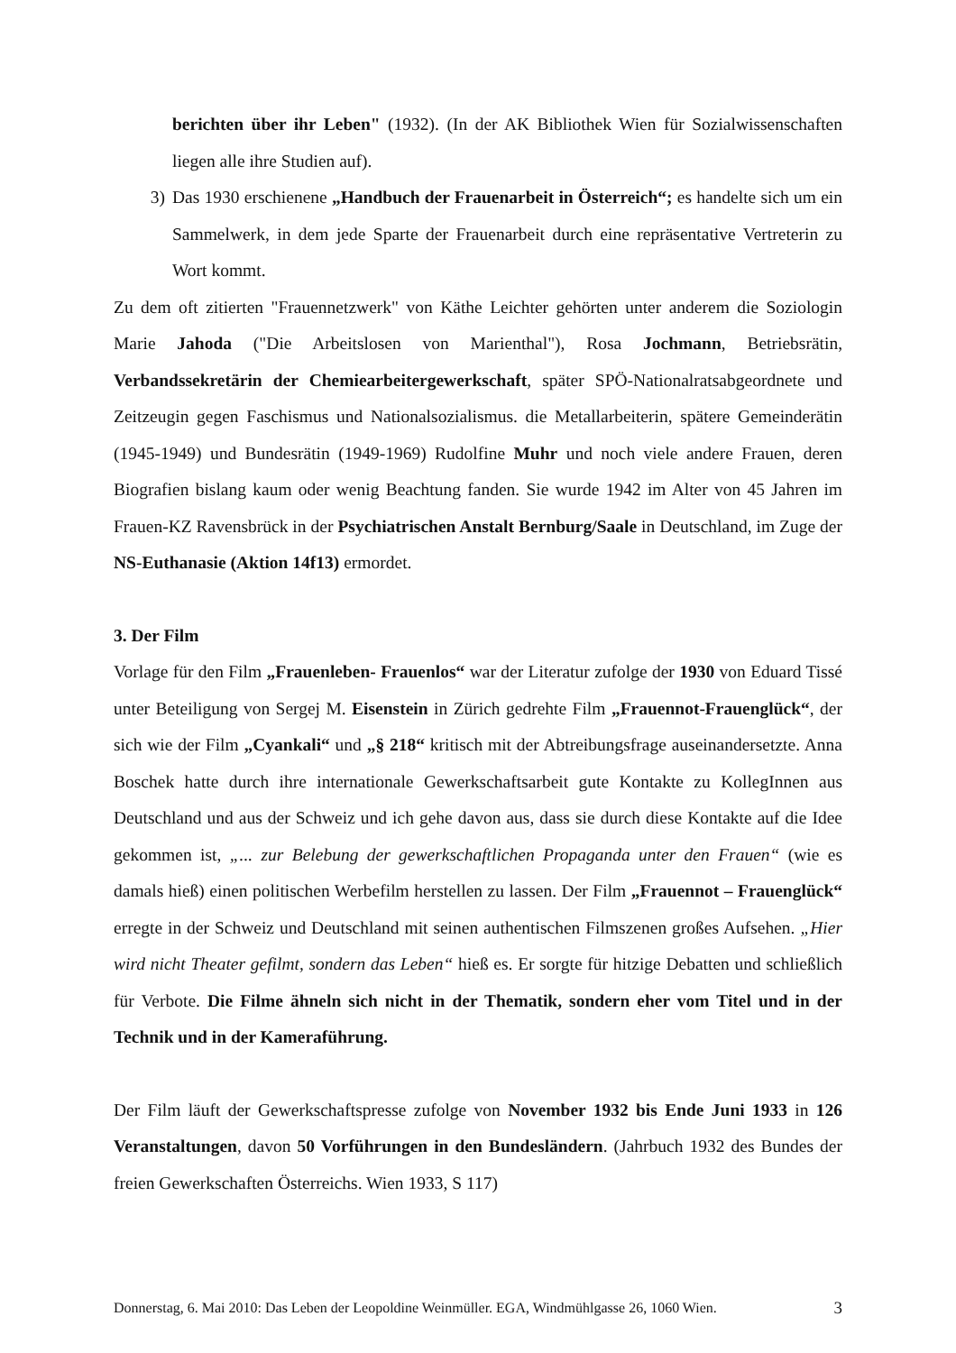berichten über ihr Leben" (1932). (In der AK Bibliothek Wien für Sozialwissenschaften liegen alle ihre Studien auf).
3) Das 1930 erschienene „Handbuch der Frauenarbeit in Österreich“; es handelte sich um ein Sammelwerk, in dem jede Sparte der Frauenarbeit durch eine repräsentative Vertreterin zu Wort kommt.
Zu dem oft zitierten "Frauennetzwerk" von Käthe Leichter gehörten unter anderem die Soziologin Marie Jahoda ("Die Arbeitslosen von Marienthal"), Rosa Jochmann, Betriebsrätin, Verbandssekretärin der Chemiearbeitergewerkschaft, später SPÖ-Nationalratsabgeordnete und Zeitzeugin gegen Faschismus und Nationalsozialismus. die Metallarbeiterin, spätere Gemeinderätin (1945-1949) und Bundesrätin (1949-1969) Rudolfine Muhr und noch viele andere Frauen, deren Biografien bislang kaum oder wenig Beachtung fanden. Sie wurde 1942 im Alter von 45 Jahren im Frauen-KZ Ravensbrück in der Psychiatrischen Anstalt Bernburg/Saale in Deutschland, im Zuge der NS-Euthanasie (Aktion 14f13) ermordet.
3. Der Film
Vorlage für den Film „Frauenleben- Frauenlos“ war der Literatur zufolge der 1930 von Eduard Tissé unter Beteiligung von Sergej M. Eisenstein in Zürich gedrehte Film „Frauennot-Frauenglück“, der sich wie der Film „Cyankali“ und „§ 218“ kritisch mit der Abtreibungsfrage auseinandersetzte. Anna Boschek hatte durch ihre internationale Gewerkschaftsarbeit gute Kontakte zu KollegInnen aus Deutschland und aus der Schweiz und ich gehe davon aus, dass sie durch diese Kontakte auf die Idee gekommen ist, „... zur Belebung der gewerkschaftlichen Propaganda unter den Frauen“ (wie es damals hieß) einen politischen Werbefilm herstellen zu lassen. Der Film „Frauennot – Frauenglück“ erregte in der Schweiz und Deutschland mit seinen authentischen Filmszenen großes Aufsehen. „Hier wird nicht Theater gefilmt, sondern das Leben“ hieß es. Er sorgte für hitzige Debatten und schließlich für Verbote. Die Filme ähneln sich nicht in der Thematik, sondern eher vom Titel und in der Technik und in der Kameraführung.
Der Film läuft der Gewerkschaftspresse zufolge von November 1932 bis Ende Juni 1933 in 126 Veranstaltungen, davon 50 Vorführungen in den Bundesländern. (Jahrbuch 1932 des Bundes der freien Gewerkschaften Österreichs. Wien 1933, S 117)
Donnerstag, 6. Mai 2010: Das Leben der Leopoldine Weinmüller. EGA, Windmühlgasse 26, 1060 Wien. 3